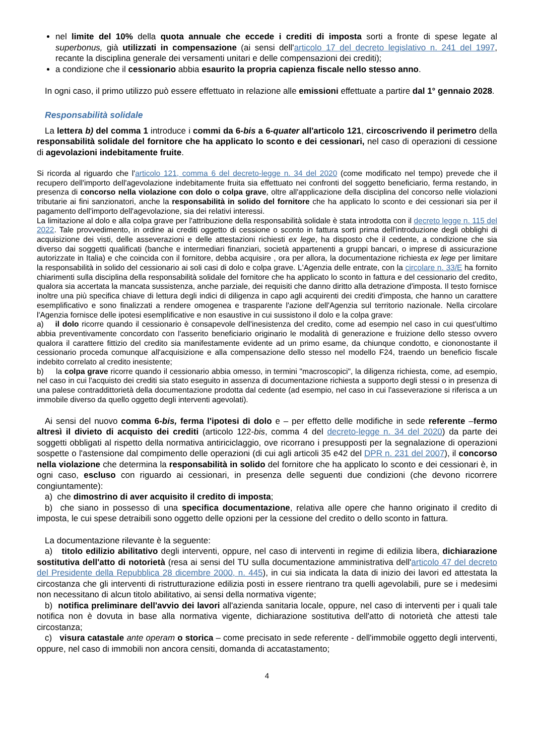nel limite del 10% della quota annuale che eccede i crediti di imposta sorti a fronte di spese legate al superbonus, già utilizzati in compensazione (ai sensi dell'articolo 17 del decreto legislativo n. 241 del 1997, recante la disciplina generale dei versamenti unitari e delle compensazioni dei crediti);
a condizione che il cessionario abbia esaurito la propria capienza fiscale nello stesso anno.
In ogni caso, il primo utilizzo può essere effettuato in relazione alle emissioni effettuate a partire dal 1° gennaio 2028.
Responsabilità solidale
La lettera b) del comma 1 introduce i commi da 6-bis a 6-quater all'articolo 121, circoscrivendo il perimetro della responsabilità solidale del fornitore che ha applicato lo sconto e dei cessionari, nel caso di operazioni di cessione di agevolazioni indebitamente fruite.
Si ricorda al riguardo che l'articolo 121, comma 6 del decreto-legge n. 34 del 2020 (come modificato nel tempo) prevede che il recupero dell'importo dell'agevolazione indebitamente fruita sia effettuato nei confronti del soggetto beneficiario, ferma restando, in presenza di concorso nella violazione con dolo o colpa grave, oltre all'applicazione della disciplina del concorso nelle violazioni tributarie ai fini sanzionatori, anche la responsabilità in solido del fornitore che ha applicato lo sconto e dei cessionari sia per il pagamento dell'importo dell'agevolazione, sia dei relativi interessi.
La limitazione al dolo e alla colpa grave per l'attribuzione della responsabilità solidale è stata introdotta con il decreto legge n. 115 del 2022. Tale provvedimento, in ordine ai crediti oggetto di cessione o sconto in fattura sorti prima dell'introduzione degli obblighi di acquisizione dei visti, delle asseverazioni e delle attestazioni richiesti ex lege, ha disposto che il cedente, a condizione che sia diverso dai soggetti qualificati (banche e intermediari finanziari, società appartenenti a gruppi bancari, o imprese di assicurazione autorizzate in Italia) e che coincida con il fornitore, debba acquisire , ora per allora, la documentazione richiesta ex lege per limitare la responsabilità in solido del cessionario ai soli casi di dolo e colpa grave. L'Agenzia delle entrate, con la circolare n. 33/E ha fornito chiarimenti sulla disciplina della responsabilità solidale del fornitore che ha applicato lo sconto in fattura e del cessionario del credito, qualora sia accertata la mancata sussistenza, anche parziale, dei requisiti che danno diritto alla detrazione d'imposta. Il testo fornisce inoltre una più specifica chiave di lettura degli indici di diligenza in capo agli acquirenti dei crediti d'imposta, che hanno un carattere esemplificativo e sono finalizzati a rendere omogenea e trasparente l'azione dell'Agenzia sul territorio nazionale. Nella circolare l'Agenzia fornisce delle ipotesi esemplificative e non esaustive in cui sussistono il dolo e la colpa grave:
a) il dolo ricorre quando il cessionario è consapevole dell'inesistenza del credito, come ad esempio nel caso in cui quest'ultimo abbia preventivamente concordato con l'asserito beneficiario originario le modalità di generazione e fruizione dello stesso ovvero qualora il carattere fittizio del credito sia manifestamente evidente ad un primo esame, da chiunque condotto, e ciononostante il cessionario proceda comunque all'acquisizione e alla compensazione dello stesso nel modello F24, traendo un beneficio fiscale indebito correlato al credito inesistente;
b) la colpa grave ricorre quando il cessionario abbia omesso, in termini "macroscopici", la diligenza richiesta, come, ad esempio, nel caso in cui l'acquisto dei crediti sia stato eseguito in assenza di documentazione richiesta a supporto degli stessi o in presenza di una palese contraddittorietà della documentazione prodotta dal cedente (ad esempio, nel caso in cui l'asseverazione si riferisca a un immobile diverso da quello oggetto degli interventi agevolati).
Ai sensi del nuovo comma 6-bis, ferma l'ipotesi di dolo e – per effetto delle modifiche in sede referente –fermo altresì il divieto di acquisto dei crediti (articolo 122-bis, comma 4 del decreto-legge n. 34 del 2020) da parte dei soggetti obbligati al rispetto della normativa antiriciclaggio, ove ricorrano i presupposti per la segnalazione di operazioni sospette o l'astensione dal compimento delle operazioni (di cui agli articoli 35 e42 del DPR n. 231 del 2007), il concorso nella violazione che determina la responsabilità in solido del fornitore che ha applicato lo sconto e dei cessionari è, in ogni caso, escluso con riguardo ai cessionari, in presenza delle seguenti due condizioni (che devono ricorrere congiuntamente):
a) che dimostrino di aver acquisito il credito di imposta;
b) che siano in possesso di una specifica documentazione, relativa alle opere che hanno originato il credito di imposta, le cui spese detraibili sono oggetto delle opzioni per la cessione del credito o dello sconto in fattura.
La documentazione rilevante è la seguente:
a) titolo edilizio abilitativo degli interventi, oppure, nel caso di interventi in regime di edilizia libera, dichiarazione sostitutiva dell'atto di notorietà (resa ai sensi del TU sulla documentazione amministrativa dell'articolo 47 del decreto del Presidente della Repubblica 28 dicembre 2000, n. 445), in cui sia indicata la data di inizio dei lavori ed attestata la circostanza che gli interventi di ristrutturazione edilizia posti in essere rientrano tra quelli agevolabili, pure se i medesimi non necessitano di alcun titolo abilitativo, ai sensi della normativa vigente;
b) notifica preliminare dell'avvio dei lavori all'azienda sanitaria locale, oppure, nel caso di interventi per i quali tale notifica non è dovuta in base alla normativa vigente, dichiarazione sostitutiva dell'atto di notorietà che attesti tale circostanza;
c) visura catastale ante operam o storica – come precisato in sede referente - dell'immobile oggetto degli interventi, oppure, nel caso di immobili non ancora censiti, domanda di accatastamento;
4